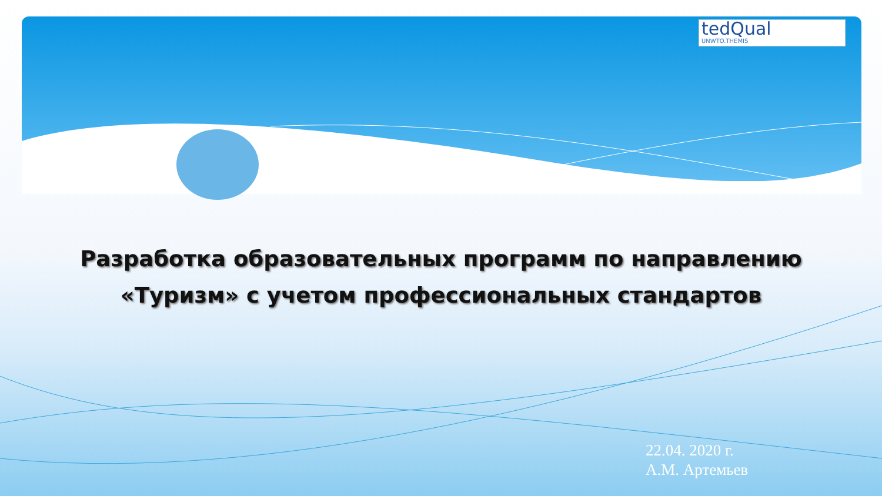tedQual
UNWTO.THEMIS
Разработка образовательных программ по направлению
«Туризм» с учетом профессиональных стандартов
22.04. 2020 г.
А.М. Артемьев